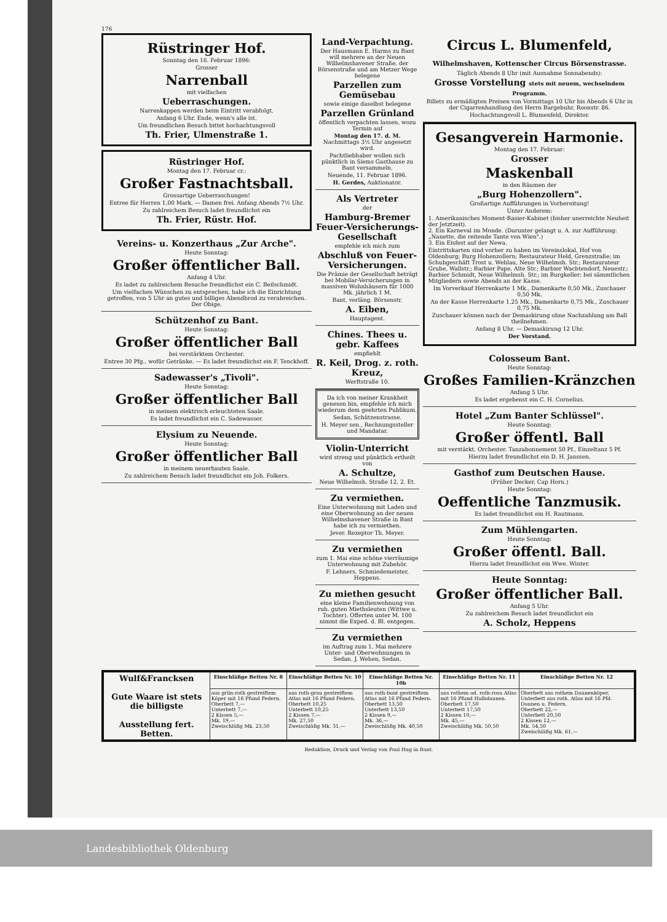176
Rüstringer Hof.
Sonntag den 16. Februar 1896:
Grosser
Narrenball
mit vielfachen
Ueberraschungen.
Narrenkappen werden beim Eintritt verabfolgt.
Anfang 6 Uhr. Ende, wenn's alle ist.
Um freundlichen Besuch bittet hochachtungsvoll
Th. Frier, Ulmenstraße 1.
Rüstringer Hof.
Montag den 17. Februar cr.:
Großer Fastnachtsball.
Grossartige Ueberraschungen!
Entree für Herren 1,00 Mark. — Damen frei. Anfang Abends 7½ Uhr.
Zu zahlreichem Besuch ladet freundlichst ein
Th. Frier, Rüstr. Hof.
Vereins- u. Konzerthaus „Zur Arche".
Heute Sonntag:
Großer öffentlicher Ball.
Anfang 4 Uhr.
Es ladet zu zahlreichem Besuche freundlichst ein C. Beilschmidt.
Um vielfachen Wünschen zu entsprechen, habe ich die Einrichtung getroffen, von 5 Uhr an gutes und billiges Abendbrod zu verabreichen. Der Obige.
Schützenhof zu Bant.
Heute Sonntag:
Großer öffentlicher Ball
bei verstärktem Orchester.
Entree 30 Pfg., wofür Getränke. — Es ladet freundlichst ein F. Tenckhoff.
Sadewasser's „Tivoli".
Heute Sonntag:
Großer öffentlicher Ball
in meinem elektrisch erleuchteten Saale.
Es ladet freundlichst ein C. Sadewasser.
Elysium zu Neuende.
Heute Sonntag:
Großer öffentlicher Ball
in meinem neuerbauten Saale.
Zu zahlreichem Besuch ladet freundlichst ein Joh. Folkers.
Land-Verpachtung.
Der Hausmann E. Harms zu Bant will mehrere an der Neuen Wilhelmshavener Straße, der Börsenstraße und am Metzer Wege belegene
Parzellen zum Gemüsebau
sowie einige daselbst belegene
Parzellen Grünland
öffentlich verpachten lassen, wozu Termin auf
Montag den 17. d. M. Nachmittags 3½ Uhr angesetzt wird.
Pachtliebhaber wollen sich pünktlich in Siems Gasthause zu Bant versammeln.
Neuende, 11. Februar 1896.
H. Gerdes, Auktionator.
Als Vertreter
der
Hamburg-Bremer Feuer-Versicherungs-Gesellschaft
empfehle ich mich zum
Abschluß von Feuer-Versicherungen.
Die Prämie der Gesellschaft beträgt bei Mobilar-Versicherungen in massiven Wohnhäusern für 1000 Mk. jährlich 1 M.
Bant, verläng. Börsenstr.
A. Eiben,
Hauptagent.
Chines. Thees u. gebr. Kaffees
empfiehlt
R. Keil, Drog. z. roth. Kreuz,
Werftstraße 10.
Da ich von meiner Krankheit genesen bin, empfehle ich mich wiederum dem geehrten Publikum.
Sedan, Schützenstrasse.
H. Meyer sen., Rechnungssteller und Mandatar.
Violin-Unterricht
wird streng und pünktlich ertheilt von
A. Schultze,
Neue Wilhelmsh. Straße 12, 2. Et.
Zu vermiethen.
Eine Unterwohnung mit Laden und eine Oberwohnung an der neuen Wilhelmshavener Straße in Bant habe ich zu vermiethen.
Jever. Rezeptor Th. Meyer.
Zu vermiethen
zum 1. Mai eine schöne vierräumige Unterwohnung mit Zubehör.
F. Lehners, Schmiedemeister, Heppens.
Zu miethen gesucht
eine kleine Familienwohnung von ruh. guten Miethsleuten (Wittwe u. Tochter). Offerten unter M. 100 nimmt die Exped. d. Bl. entgegen.
Zu vermiethen
im Auftrag zum 1. Mai mehrere Unter- und Oberwohnungen in Sedan. J. Wehen, Sedan.
Circus L. Blumenfeld, Wilhelmshaven, Kottenscher Circus Börsenstrasse.
Täglich Abends 8 Uhr (mit Ausnahme Sonnabends):
Grosse Vorstellung stets mit neuem, wechselndem Programm.
Billets zu ermäßigten Preisen von Vormittags 10 Uhr bis Abends 6 Uhr in der Cigarrenhandlung des Herrn Bargebuhr, Roonstr. 86.
Hochachtungsvoll L. Blumenfeld, Direktor.
Gesangverein Harmonie.
Montag den 17. Februar:
Grosser
Maskenball
in den Räumen der
„Burg Hohenzollern".
Großartige Aufführungen in Vorbereitung!
Unter Anderem:
1. Amerikanisches Moment-Rasier-Kabinet (bisher unerreichte Neuheit der Jetztzeit).
2. Ein Karneval im Monde. (Darunter gelangt u. A. zur Aufführung: „Nanette, die reitende Tante von Wien".)
3. Ein Eisfest auf der Newa.
Eintrittskarten sind vorher zu haben im Vereinslokal, Hof von Oldenburg; Burg Hohenzollern; Restaurateur Held, Grenzstraße; im Schuhgeschäft Trost u. Wehlau, Neue Wilhelmsh. Str.; Restaurateur Grube, Wallstr.; Barbier Pape, Alte Str.; Barbier Wachtendorf, Neuestr.; Barbier Schmidt, Neue Wilhelmsh. Str.; im Burgkeller; bei sämmtlichen Mitgliedern sowie Abends an der Kasse.
Im Vorverkauf Herrenkarte 1 Mk., Damenkarte 0,50 Mk., Zuschauer 0,50 Mk.
An der Kasse Herrenkarte 1,25 Mk., Damenkarte 0,75 Mk., Zuschauer 0,75 Mk.
Zuschauer können nach der Demaskirung ohne Nachzahlung am Ball theilnehmen.
Anfang 8 Uhr. — Demaskirung 12 Uhr.
Der Vorstand.
Colosseum Bant.
Heute Sonntag:
Großes Familien-Kränzchen
Anfang 5 Uhr.
Es ladet ergebenst ein C. H. Cornelius.
Hotel „Zum Banter Schlüssel".
Heute Sonntag:
Großer öffentl. Ball
mit verstärkt. Orchester. Tanzabonnement 50 Pf., Einzeltanz 5 Pf.
Hierzu ladet freundlichst ein D. H. Janssen.
Gasthof zum Deutschen Hause.
(Früher Decker, Cap Horn.)
Heute Sonntag:
Oeffentliche Tanzmusik.
Es ladet freundlichst ein H. Rautmann.
Zum Mühlengarten.
Heute Sonntag:
Großer öffentl. Ball.
Hierzu ladet freundlichst ein Wwe. Winter.
Heute Sonntag:
Großer öffentlicher Ball.
Anfang 5 Uhr.
Zu zahlreichem Besuch ladet freundlichst ein
A. Scholz, Heppens
| Wulf&Francksen Gute Waare ist stets die billigste Ausstellung fert. Betten. | Einschläfige Betten Nr. 8 | Einschläfige Betten Nr. 10 | Einschläfige Betten Nr. 10b | Einschläfige Betten Nr. 11 | Einschläfige Betten Nr. 12 |
| --- | --- | --- | --- | --- | --- |
| | aus grün-roth gestreiftem Köper mit 16 Pfund Federn. Oberbett 7,— Unterbett 7,— 2 Kissen 5,— Mk. 19,— Zweischläfig Mk. 23,50 | aus roth-grau gestreiftem Atlas mit 16 Pfund Federn. Oberbett 10,25 Unterbett 10,25 2 Kissen 7,— Mk. 27,50 Zweischläfig Mk. 31,— | aus roth-bunt gestreiftem Atlas mit 16 Pfund Federn. Oberbett 13,50 Unterbett 13,50 2 Kissen 9,— Mk. 36,— Zweischläfig Mk. 40,50 | aus rothem od. roth-rosa Atlas mit 16 Pfund Halbdaunen. Oberbett 17,50 Unterbett 17,50 2 Kissen 10,— Mk. 45,— Zweischläfig Mk. 50,50 | Oberbett aus rothem Daunenköper, Unterbett aus roth. Atlas mit 16 Pfd. Daunen u. Federn. Oberbett 22,— Unterbett 20,50 2 Kissen 12,— Mk. 54,50 Zweischläfig Mk. 61,— |
Redaktion, Druck und Verlag von Paul Hug in Bant.
Landesbibliothek Oldenburg